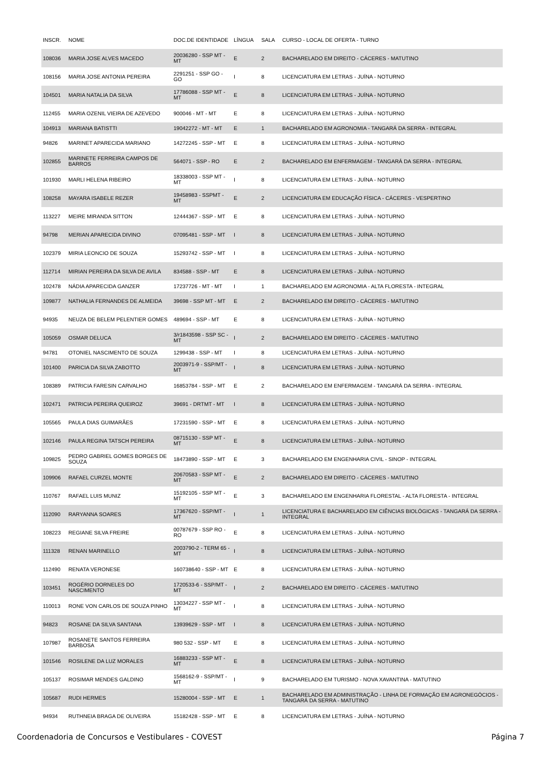| INSCR. | NOME | DOC.DE IDENTIDADE | LÍNGUA | SALA | CURSO - LOCAL DE OFERTA - TURNO |
| --- | --- | --- | --- | --- | --- |
| 108036 | MARIA JOSE ALVES MACEDO | 20036280 - SSP MT - MT | E | 2 | BACHARELADO EM DIREITO - CÁCERES - MATUTINO |
| 108156 | MARIA JOSE ANTONIA PEREIRA | 2291251 - SSP GO - GO | I | 8 | LICENCIATURA EM LETRAS - JUÍNA - NOTURNO |
| 104501 | MARIA NATALIA DA SILVA | 17786088 - SSP MT - MT | E | 8 | LICENCIATURA EM LETRAS - JUÍNA - NOTURNO |
| 112455 | MARIA OZENIL VIEIRA DE AZEVEDO | 900046 - MT - MT | E | 8 | LICENCIATURA EM LETRAS - JUÍNA - NOTURNO |
| 104913 | MARIANA BATISTTI | 19042272 - MT - MT | E | 1 | BACHARELADO EM AGRONOMIA - TANGARÁ DA SERRA - INTEGRAL |
| 94826 | MARINET APARECIDA MARIANO | 14272245 - SSP - MT | E | 8 | LICENCIATURA EM LETRAS - JUÍNA - NOTURNO |
| 102855 | MARINETE FERREIRA CAMPOS DE BARROS | 564071 - SSP - RO | E | 2 | BACHARELADO EM ENFERMAGEM - TANGARÁ DA SERRA - INTEGRAL |
| 101930 | MARLI HELENA RIBEIRO | 18338003 - SSP MT - MT | I | 8 | LICENCIATURA EM LETRAS - JUÍNA - NOTURNO |
| 108258 | MAYARA ISABELE REZER | 19458983 - SSPMT - MT | E | 2 | LICENCIATURA EM EDUCAÇÃO FÍSICA - CÁCERES - VESPERTINO |
| 113227 | MEIRE MIRANDA SITTON | 12444367 - SSP - MT | E | 8 | LICENCIATURA EM LETRAS - JUÍNA - NOTURNO |
| 94798 | MERIAN APARECIDA DIVINO | 07095481 - SSP - MT | I | 8 | LICENCIATURA EM LETRAS - JUÍNA - NOTURNO |
| 102379 | MIRIA LEONCIO DE SOUZA | 15293742 - SSP - MT | I | 8 | LICENCIATURA EM LETRAS - JUÍNA - NOTURNO |
| 112714 | MIRIAN PEREIRA DA SILVA DE AVILA | 834588 - SSP - MT | E | 8 | LICENCIATURA EM LETRAS - JUÍNA - NOTURNO |
| 102478 | NÁDIA APARECIDA GANZER | 17237726 - MT - MT | I | 1 | BACHARELADO EM AGRONOMIA - ALTA FLORESTA - INTEGRAL |
| 109877 | NATHALIA FERNANDES DE ALMEIDA | 39698 - SSP MT - MT | E | 2 | BACHARELADO EM DIREITO - CÁCERES - MATUTINO |
| 94935 | NEUZA DE BELEM PELENTIER GOMES | 489694 - SSP - MT | E | 8 | LICENCIATURA EM LETRAS - JUÍNA - NOTURNO |
| 105059 | OSMAR DELUCA | 3/r1843598 - SSP SC - MT | I | 2 | BACHARELADO EM DIREITO - CÁCERES - MATUTINO |
| 94781 | OTONIEL NASCIMENTO DE SOUZA | 1299438 - SSP - MT | I | 8 | LICENCIATURA EM LETRAS - JUÍNA - NOTURNO |
| 101400 | PARICIA DA SILVA ZABOTTO | 2003971-9 - SSP/MT - MT | I | 8 | LICENCIATURA EM LETRAS - JUÍNA - NOTURNO |
| 108389 | PATRICIA FARESIN CARVALHO | 16853784 - SSP - MT | E | 2 | BACHARELADO EM ENFERMAGEM - TANGARÁ DA SERRA - INTEGRAL |
| 102471 | PATRICIA PEREIRA QUEIROZ | 39691 - DRTMT - MT | I | 8 | LICENCIATURA EM LETRAS - JUÍNA - NOTURNO |
| 105565 | PAULA DIAS GUIMARÃES | 17231590 - SSP - MT | E | 8 | LICENCIATURA EM LETRAS - JUÍNA - NOTURNO |
| 102146 | PAULA REGINA TATSCH PEREIRA | 08715130 - SSP MT - MT | E | 8 | LICENCIATURA EM LETRAS - JUÍNA - NOTURNO |
| 109825 | PEDRO GABRIEL GOMES BORGES DE SOUZA | 18473890 - SSP - MT | E | 3 | BACHARELADO EM ENGENHARIA CIVIL - SINOP - INTEGRAL |
| 109906 | RAFAEL CURZEL MONTE | 20670583 - SSP MT - MT | E | 2 | BACHARELADO EM DIREITO - CÁCERES - MATUTINO |
| 110767 | RAFAEL LUIS MUNIZ | 15192105 - SSP MT - MT | E | 3 | BACHARELADO EM ENGENHARIA FLORESTAL - ALTA FLORESTA - INTEGRAL |
| 112090 | RARYANNA SOARES | 17367620 - SSP/MT - MT | I | 1 | LICENCIATURA E BACHARELADO EM CIÊNCIAS BIOLÓGICAS - TANGARÁ DA SERRA - INTEGRAL |
| 108223 | REGIANE SILVA FREIRE | 00787679 - SSP RO - RO | E | 8 | LICENCIATURA EM LETRAS - JUÍNA - NOTURNO |
| 111328 | RENAN MARINELLO | 2003790-2 - TERM 65 - MT | I | 8 | LICENCIATURA EM LETRAS - JUÍNA - NOTURNO |
| 112490 | RENATA VERONESE | 160738640 - SSP - MT | E | 8 | LICENCIATURA EM LETRAS - JUÍNA - NOTURNO |
| 103451 | ROGÉRIO DORNELES DO NASCIMENTO | 1720533-6 - SSP/MT - MT | I | 2 | BACHARELADO EM DIREITO - CÁCERES - MATUTINO |
| 110013 | RONE VON CARLOS DE SOUZA PINHO | 13034227 - SSP MT - MT | I | 8 | LICENCIATURA EM LETRAS - JUÍNA - NOTURNO |
| 94823 | ROSANE DA SILVA SANTANA | 13939629 - SSP - MT | I | 8 | LICENCIATURA EM LETRAS - JUÍNA - NOTURNO |
| 107987 | ROSANETE SANTOS FERREIRA BARBOSA | 980 532 - SSP - MT | E | 8 | LICENCIATURA EM LETRAS - JUÍNA - NOTURNO |
| 101546 | ROSILENE DA LUZ MORALES | 16883233 - SSP MT - MT | E | 8 | LICENCIATURA EM LETRAS - JUÍNA - NOTURNO |
| 105137 | ROSIMAR MENDES GALDINO | 1568162-9 - SSP/MT - MT | I | 9 | BACHARELADO EM TURISMO - NOVA XAVANTINA - MATUTINO |
| 105687 | RUDI HERMES | 15280004 - SSP - MT | E | 1 | BACHARELADO EM ADMINISTRAÇÃO - LINHA DE FORMAÇÃO EM AGRONEGÓCIOS - TANGARÁ DA SERRA - MATUTINO |
| 94934 | RUTHNEIA BRAGA DE OLIVEIRA | 15182428 - SSP - MT | E | 8 | LICENCIATURA EM LETRAS - JUÍNA - NOTURNO |
Coordenadoria de Concursos e Vestibulares - COVEST Página 7